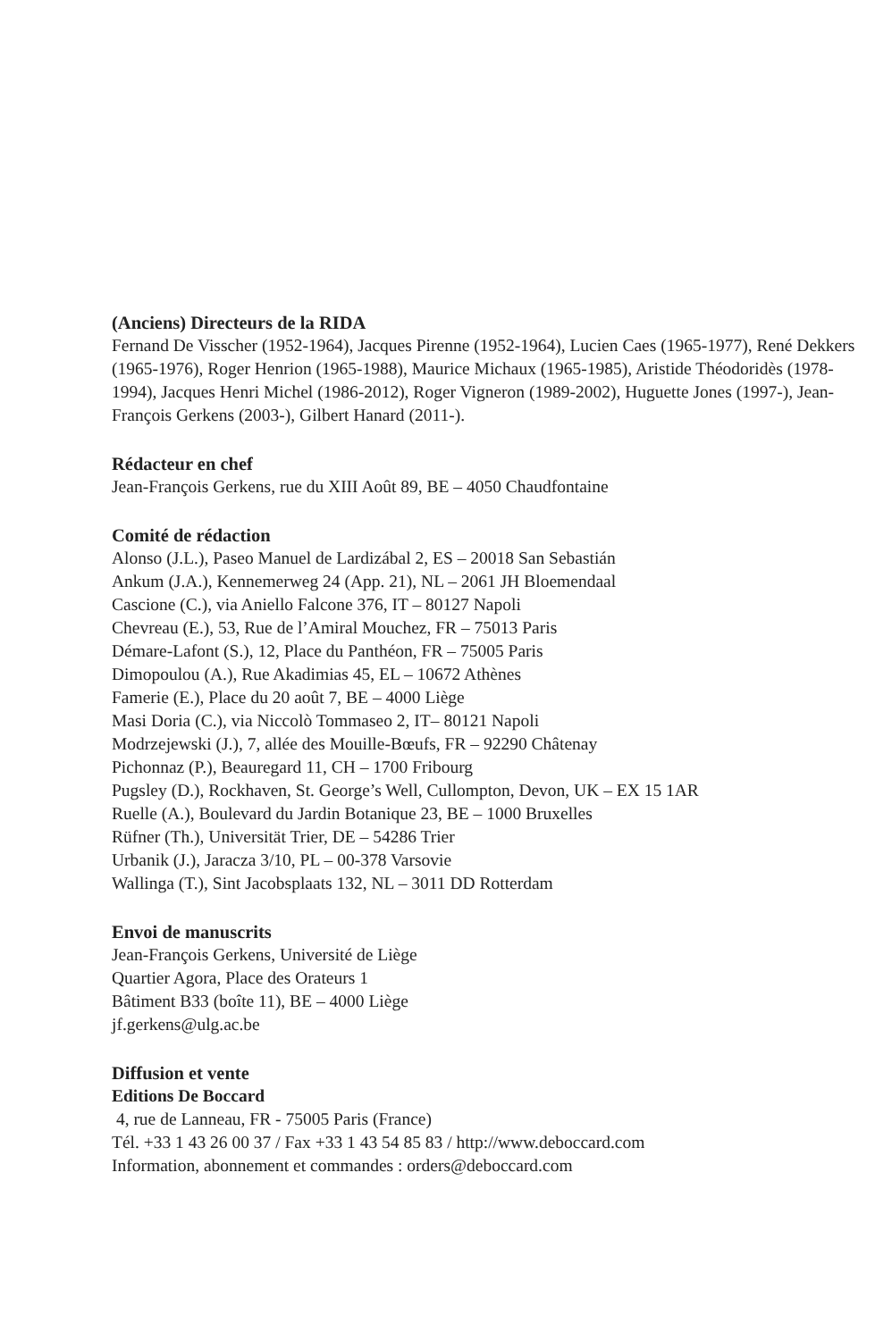(Anciens) Directeurs de la RIDA
Fernand De Visscher (1952-1964), Jacques Pirenne (1952-1964), Lucien Caes (1965-1977), René Dekkers (1965-1976), Roger Henrion (1965-1988), Maurice Michaux (1965-1985), Aristide Théodoridès (1978-1994), Jacques Henri Michel (1986-2012), Roger Vigneron (1989-2002), Huguette Jones (1997-), Jean-François Gerkens (2003-), Gilbert Hanard (2011-).
Rédacteur en chef
Jean-François Gerkens, rue du XIII Août 89, BE – 4050 Chaudfontaine
Comité de rédaction
Alonso (J.L.), Paseo Manuel de Lardizábal 2, ES – 20018 San Sebastián
Ankum (J.A.), Kennemerweg 24 (App. 21), NL – 2061 JH Bloemendaal
Cascione (C.), via Aniello Falcone 376, IT – 80127 Napoli
Chevreau (E.), 53, Rue de l’Amiral Mouchez, FR – 75013 Paris
Démare-Lafont (S.), 12, Place du Panthéon, FR – 75005 Paris
Dimopoulou (A.), Rue Akadimias 45, EL – 10672 Athènes
Famerie (E.), Place du 20 août 7, BE – 4000 Liège
Masi Doria (C.), via Niccolò Tommaseo 2, IT– 80121 Napoli
Modrzejewski (J.), 7, allée des Mouille-Bœufs, FR – 92290 Châtenay
Pichonnaz (P.), Beauregard 11, CH – 1700 Fribourg
Pugsley (D.), Rockhaven, St. George’s Well, Cullompton, Devon, UK – EX 15 1AR
Ruelle (A.), Boulevard du Jardin Botanique 23, BE – 1000 Bruxelles
Rüfner (Th.), Universität Trier, DE – 54286 Trier
Urbanik (J.), Jaracza 3/10, PL – 00-378 Varsovie
Wallinga (T.), Sint Jacobsplaats 132, NL – 3011 DD Rotterdam
Envoi de manuscrits
Jean-François Gerkens, Université de Liège
Quartier Agora, Place des Orateurs 1
Bâtiment B33 (boîte 11), BE – 4000 Liège
jf.gerkens@ulg.ac.be
Diffusion et vente
Editions De Boccard
4, rue de Lanneau, FR - 75005 Paris (France)
Tél. +33 1 43 26 00 37 / Fax +33 1 43 54 85 83 / http://www.deboccard.com
Information, abonnement et commandes : orders@deboccard.com